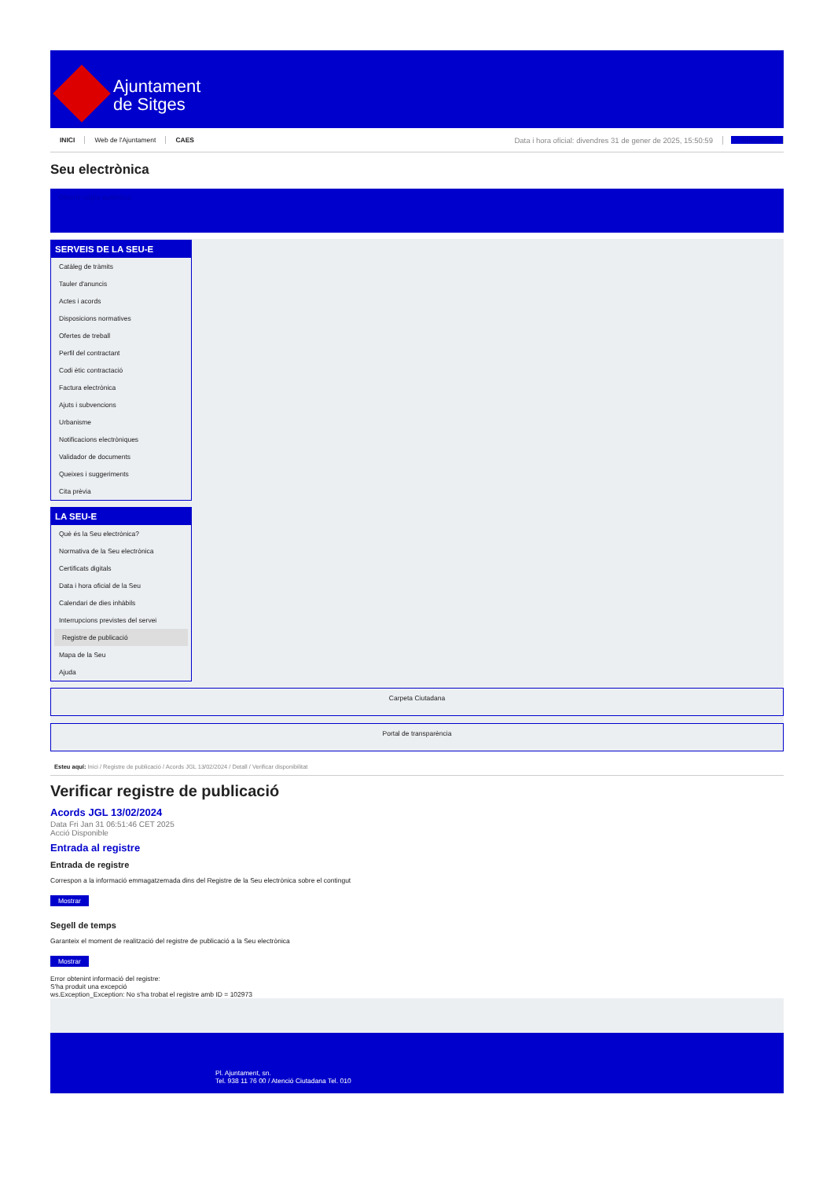Ajuntament
de Sitges
INICI Web de l'Ajuntament CAES Data i hora oficial: divendres 31 de gener de 2025, 15:50:59 Sincronitza
Seu electrònica
Obtenir còpia autèntica
SERVEIS DE LA SEU-E
Catàleg de tràmits
Tauler d'anuncis
Actes i acords
Disposicions normatives
Ofertes de treball
Perfil del contractant
Codi ètic contractació
Factura electrònica
Ajuts i subvencions
Urbanisme
Notificacions electròniques
Validador de documents
Queixes i suggeriments
Cita prèvia
LA SEU-E
Què és la Seu electrònica?
Normativa de la Seu electrònica
Certificats digitals
Data i hora oficial de la Seu
Calendari de dies inhàbils
Interrupcions previstes del servei
Registre de publicació
Mapa de la Seu
Ajuda
Carpeta Ciutadana
Portal de transparència
Esteu aquí: Inici / Registre de publicació / Acords JGL 13/02/2024 / Detall / Verificar disponibilitat
Verificar registre de publicació
Acords JGL 13/02/2024
Data Fri Jan 31 06:51:46 CET 2025
Acció Disponible
Entrada al registre
Entrada de registre
Correspon a la informació emmagatzemada dins del Registre de la Seu electrònica sobre el contingut
Mostrar
Segell de temps
Garanteix el moment de realització del registre de publicació a la Seu electrònica
Mostrar
Error obtenint informació del registre:
S'ha produit una excepció
ws.Exception_Exception: No s'ha trobat el registre amb ID = 102973
Pl. Ajuntament, sn.
Tel. 938 11 76 00 / Atenció Ciutadana Tel. 010